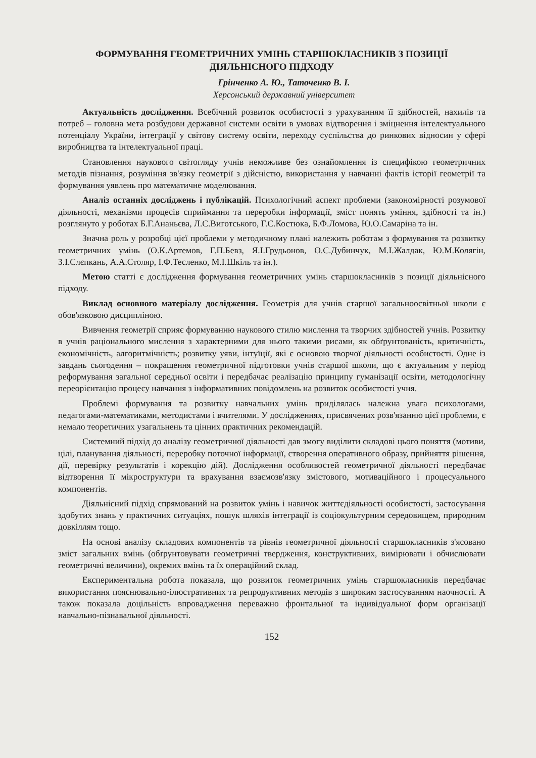ФОРМУВАННЯ ГЕОМЕТРИЧНИХ УМІНЬ СТАРШОКЛАСНИКІВ З ПОЗИЦІЇ ДІЯЛЬНІСНОГО ПІДХОДУ
Грінченко А. Ю., Таточенко В. І.
Херсонський державний університет
Актуальність дослідження. Всебічний розвиток особистості з урахуванням її здібностей, нахилів та потреб – головна мета розбудови державної системи освіти в умовах відтворення і зміцнення інтелектуального потенціалу України, інтеграції у світову систему освіти, переходу суспільства до ринкових відносин у сфері виробництва та інтелектуальної праці.
Становлення наукового світогляду учнів неможливе без ознайомлення із специфікою геометричних методів пізнання, розуміння зв'язку геометрії з дійсністю, використання у навчанні фактів історії геометрії та формування уявлень про математичне моделювання.
Аналіз останніх досліджень і публікацій. Психологічний аспект проблеми (закономірності розумової діяльності, механізми процесів сприймання та переробки інформації, зміст понять уміння, здібності та ін.) розглянуто у роботах Б.Г.Ананьєва, Л.С.Виготського, Г.С.Костюка, Б.Ф.Ломова, Ю.О.Самаріна та ін.
Значна роль у розробці цієї проблеми у методичному плані належить роботам з формування та розвитку геометричних умінь (О.К.Артемов, Г.П.Бевз, Я.І.Грудьонов, О.С.Дубинчук, М.І.Жалдак, Ю.М.Колягін, З.І.Слєпкань, А.А.Столяр, І.Ф.Тесленко, М.І.Шкіль та ін.).
Метою статті є дослідження формування геометричних умінь старшокласників з позиції діяльнісного підходу.
Виклад основного матеріалу дослідження. Геометрія для учнів старшої загальноосвітньої школи є обов'язковою дисципліною.
Вивчення геометрії сприяє формуванню наукового стилю мислення та творчих здібностей учнів. Розвитку в учнів раціонального мислення з характерними для нього такими рисами, як обґрунтованість, критичність, економічність, алгоритмічність; розвитку уяви, інтуїції, які є основою творчої діяльності особистості. Одне із завдань сьогодення – покращення геометричної підготовки учнів старшої школи, що є актуальним у період реформування загальної середньої освіти і передбачає реалізацію принципу гуманізації освіти, методологічну переорієнтацію процесу навчання з інформативних повідомлень на розвиток особистості учня.
Проблемі формування та розвитку навчальних умінь приділялась належна увага психологами, педагогами-математиками, методистами і вчителями. У дослідженнях, присвячених розв'язанню цієї проблеми, є немало теоретичних узагальнень та цінних практичних рекомендацій.
Системний підхід до аналізу геометричної діяльності дав змогу виділити складові цього поняття (мотиви, цілі, планування діяльності, переробку поточної інформації, створення оперативного образу, прийняття рішення, дії, перевірку результатів і корекцію дій). Дослідження особливостей геометричної діяльності передбачає відтворення її мікроструктури та врахування взаємозв'язку змістового, мотиваційного і процесуального компонентів.
Діяльнісний підхід спрямований на розвиток умінь і навичок життєдіяльності особистості, застосування здобутих знань у практичних ситуаціях, пошук шляхів інтеграції із соціокультурним середовищем, природним довкіллям тощо.
На основі аналізу складових компонентів та рівнів геометричної діяльності старшокласників з'ясовано зміст загальних вмінь (обґрунтовувати геометричні твердження, конструктивних, вимірювати і обчислювати геометричні величини), окремих вмінь та їх операційний склад.
Експериментальна робота показала, що розвиток геометричних умінь старшокласників передбачає використання пояснювально-ілюстративних та репродуктивних методів з широким застосуванням наочності. А також показала доцільність впровадження переважно фронтальної та індивідуальної форм організації навчально-пізнавальної діяльності.
152